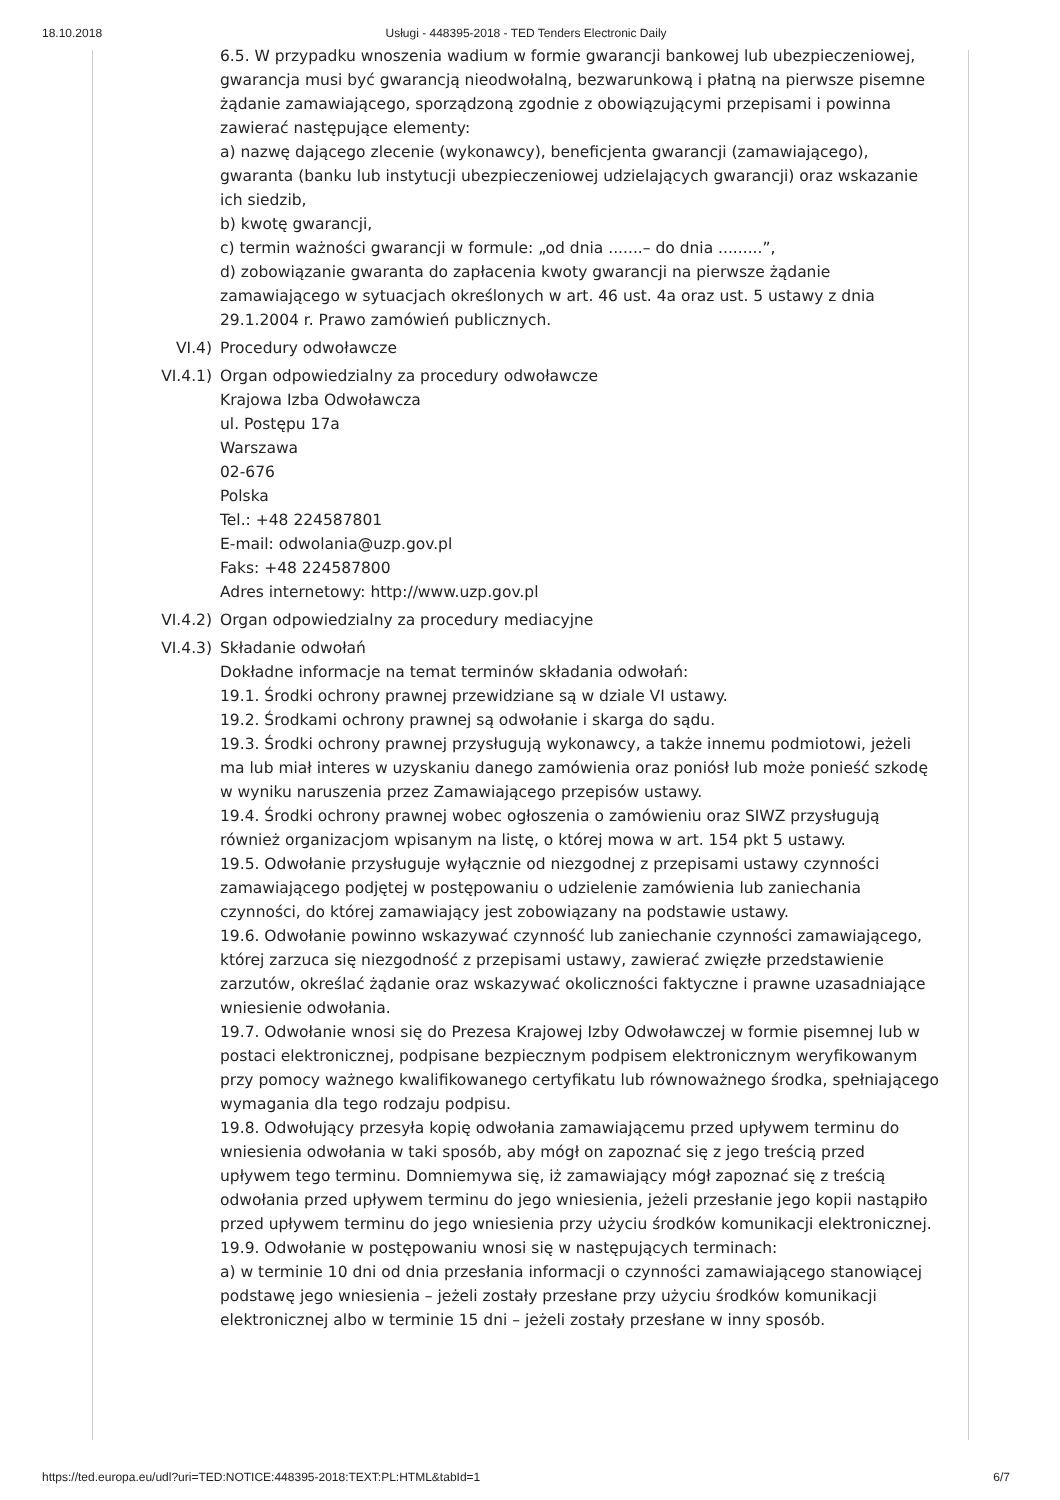18.10.2018 Usługi - 448395-2018 - TED Tenders Electronic Daily
6.5. W przypadku wnoszenia wadium w formie gwarancji bankowej lub ubezpieczeniowej, gwarancja musi być gwarancją nieodwołalną, bezwarunkową i płatną na pierwsze pisemne żądanie zamawiającego, sporządzoną zgodnie z obowiązującymi przepisami i powinna zawierać następujące elementy:
a) nazwę dającego zlecenie (wykonawcy), beneficjenta gwarancji (zamawiającego), gwaranta (banku lub instytucji ubezpieczeniowej udzielających gwarancji) oraz wskazanie ich siedzib,
b) kwotę gwarancji,
c) termin ważności gwarancji w formule: „od dnia .......– do dnia .........”,
d) zobowiązanie gwaranta do zapłacenia kwoty gwarancji na pierwsze żądanie zamawiającego w sytuacjach określonych w art. 46 ust. 4a oraz ust. 5 ustawy z dnia 29.1.2004 r. Prawo zamówień publicznych.
VI.4) Procedury odwoławcze
VI.4.1) Organ odpowiedzialny za procedury odwoławcze
Krajowa Izba Odwoławcza
ul. Postępu 17a
Warszawa
02-676
Polska
Tel.: +48 224587801
E-mail: odwolania@uzp.gov.pl
Faks: +48 224587800
Adres internetowy: http://www.uzp.gov.pl
VI.4.2) Organ odpowiedzialny za procedury mediacyjne
VI.4.3) Składanie odwołań
Dokładne informacje na temat terminów składania odwołań:
19.1. Środki ochrony prawnej przewidziane są w dziale VI ustawy.
19.2. Środkami ochrony prawnej są odwołanie i skarga do sądu.
19.3. Środki ochrony prawnej przysługują wykonawcy, a także innemu podmiotowi, jeżeli ma lub miał interes w uzyskaniu danego zamówienia oraz poniósł lub może ponieść szkodę w wyniku naruszenia przez Zamawiającego przepisów ustawy.
19.4. Środki ochrony prawnej wobec ogłoszenia o zamówieniu oraz SIWZ przysługują również organizacjom wpisanym na listę, o której mowa w art. 154 pkt 5 ustawy.
19.5. Odwołanie przysługuje wyłącznie od niezgodnej z przepisami ustawy czynności zamawiającego podjętej w postępowaniu o udzielenie zamówienia lub zaniechania czynności, do której zamawiający jest zobowiązany na podstawie ustawy.
19.6. Odwołanie powinno wskazywać czynność lub zaniechanie czynności zamawiającego, której zarzuca się niezgodność z przepisami ustawy, zawierać zwięzłe przedstawienie zarzutów, określać żądanie oraz wskazywać okoliczności faktyczne i prawne uzasadniające wniesienie odwołania.
19.7. Odwołanie wnosi się do Prezesa Krajowej Izby Odwoławczej w formie pisemnej lub w postaci elektronicznej, podpisane bezpiecznym podpisem elektronicznym weryfikowanym przy pomocy ważnego kwalifikowanego certyfikatu lub równoważnego środka, spełniającego wymagania dla tego rodzaju podpisu.
19.8. Odwołujący przesyła kopię odwołania zamawiającemu przed upływem terminu do wniesienia odwołania w taki sposób, aby mógł on zapoznać się z jego treścią przed upływem tego terminu. Domniemywa się, iż zamawiający mógł zapoznać się z treścią odwołania przed upływem terminu do jego wniesienia, jeżeli przesłanie jego kopii nastąpiło przed upływem terminu do jego wniesienia przy użyciu środków komunikacji elektronicznej.
19.9. Odwołanie w postępowaniu wnosi się w następujących terminach:
a) w terminie 10 dni od dnia przesłania informacji o czynności zamawiającego stanowiącej podstawę jego wniesienia – jeżeli zostały przesłane przy użyciu środków komunikacji elektronicznej albo w terminie 15 dni – jeżeli zostały przesłane w inny sposób.
https://ted.europa.eu/udl?uri=TED:NOTICE:448395-2018:TEXT:PL:HTML&tabId=1 6/7